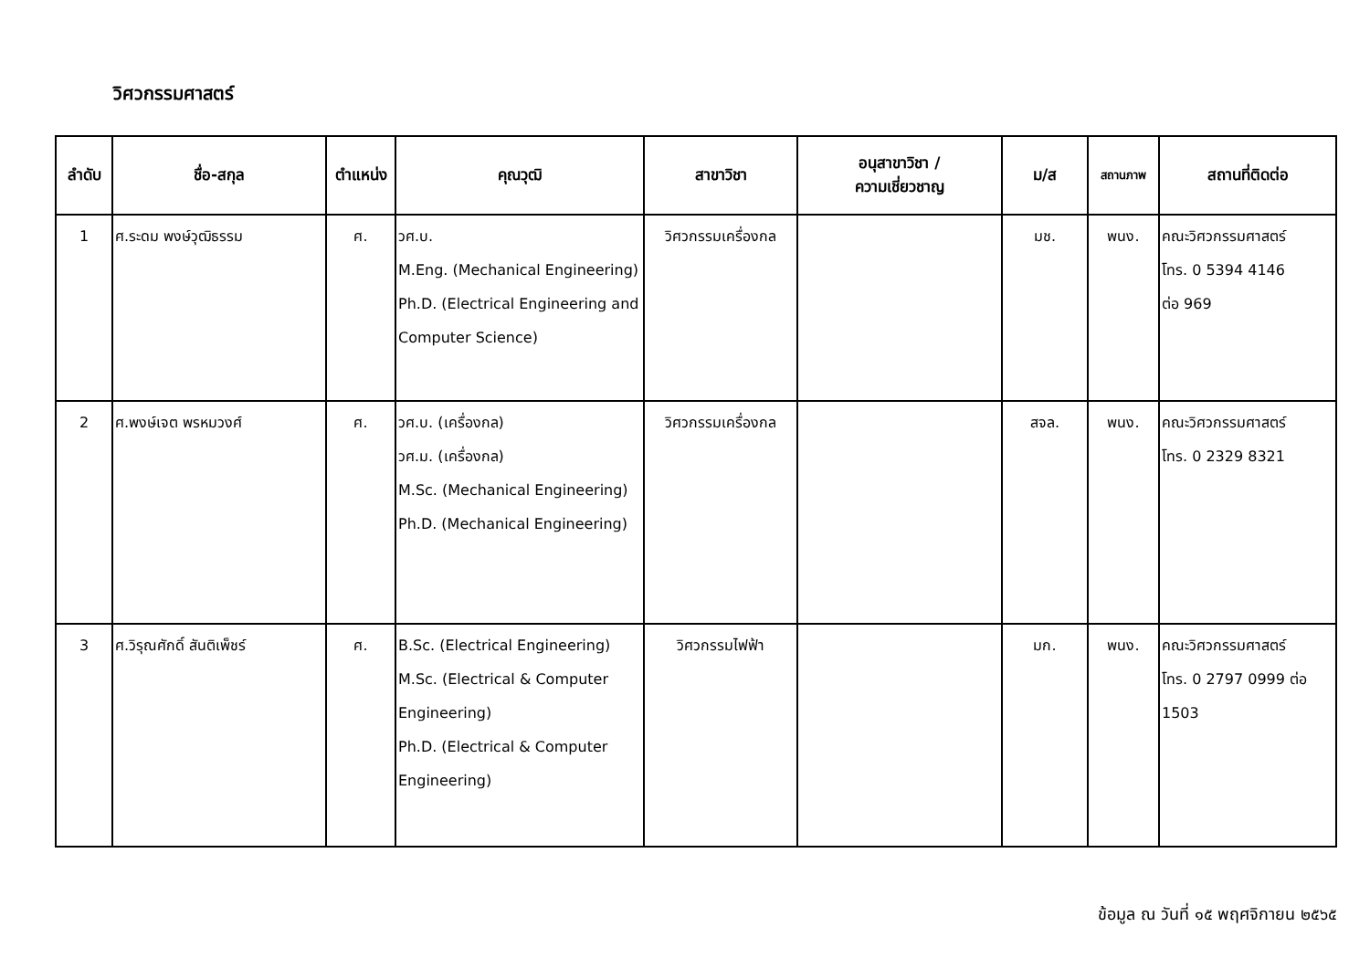วิศวกรรมศาสตร์
| ลำดับ | ชื่อ-สกุล | ตำแหน่ง | คุณวุฒิ | สาขาวิชา | อนุสาขาวิชา / ความเชี่ยวชาญ | ม/ส | สถานภาพ | สถานที่ติดต่อ |
| --- | --- | --- | --- | --- | --- | --- | --- | --- |
| 1 | ศ.ระดม พงษ์วุฒิธรรม | ศ. | วศ.บ. M.Eng. (Mechanical Engineering) Ph.D. (Electrical Engineering and Computer Science) | วิศวกรรมเครื่องกล | | มช. | พนง. | คณะวิศวกรรมศาสตร์ โทร. 0 5394 4146 ต่อ 969 |
| 2 | ศ.พงษ์เจต พรหมวงศ์ | ศ. | วศ.บ. (เครื่องกล) วศ.ม. (เครื่องกล) M.Sc. (Mechanical Engineering) Ph.D. (Mechanical Engineering) | วิศวกรรมเครื่องกล | | สจล. | พนง. | คณะวิศวกรรมศาสตร์ โทร. 0 2329 8321 |
| 3 | ศ.วิรุณศักดิ์ สันติเพ็ชร์ | ศ. | B.Sc. (Electrical Engineering) M.Sc. (Electrical & Computer Engineering) Ph.D. (Electrical & Computer Engineering) | วิศวกรรมไฟฟ้า | | มก. | พนง. | คณะวิศวกรรมศาสตร์ โทร. 0 2797 0999 ต่อ 1503 |
ข้อมูล ณ วันที่ ๑๕ พฤศจิกายน ๒๕๖๕